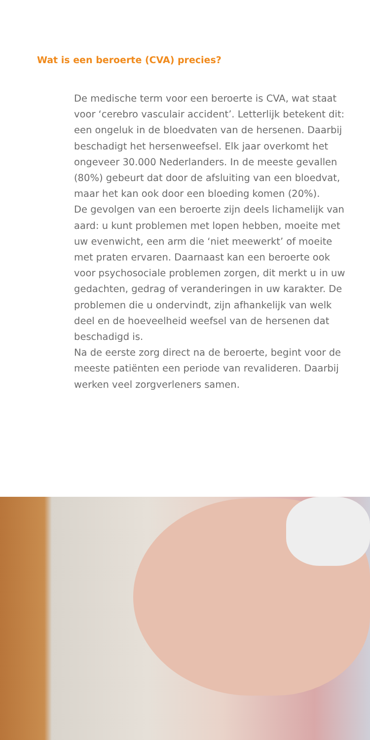Wat is een beroerte (CVA) precies?
De medische term voor een beroerte is CVA, wat staat voor ‘cerebro vasculair accident’. Letterlijk betekent dit: een ongeluk in de bloedvaten van de hersenen. Daarbij beschadigt het hersenweefsel. Elk jaar overkomt het ongeveer 30.000 Nederlanders. In de meeste gevallen (80%) gebeurt dat door de afsluiting van een bloedvat, maar het kan ook door een bloeding komen (20%).
De gevolgen van een beroerte zijn deels lichamelijk van aard: u kunt problemen met lopen hebben, moeite met uw evenwicht, een arm die ‘niet meewerkt’ of moeite met praten ervaren. Daarnaast kan een beroerte ook voor psychosociale problemen zorgen, dit merkt u in uw gedachten, gedrag of veranderingen in uw karakter. De problemen die u ondervindt, zijn afhankelijk van welk deel en de hoeveelheid weefsel van de hersenen dat beschadigd is.
Na de eerste zorg direct na de beroerte, begint voor de meeste patiënten een periode van revalideren. Daarbij werken veel zorgverleners samen.